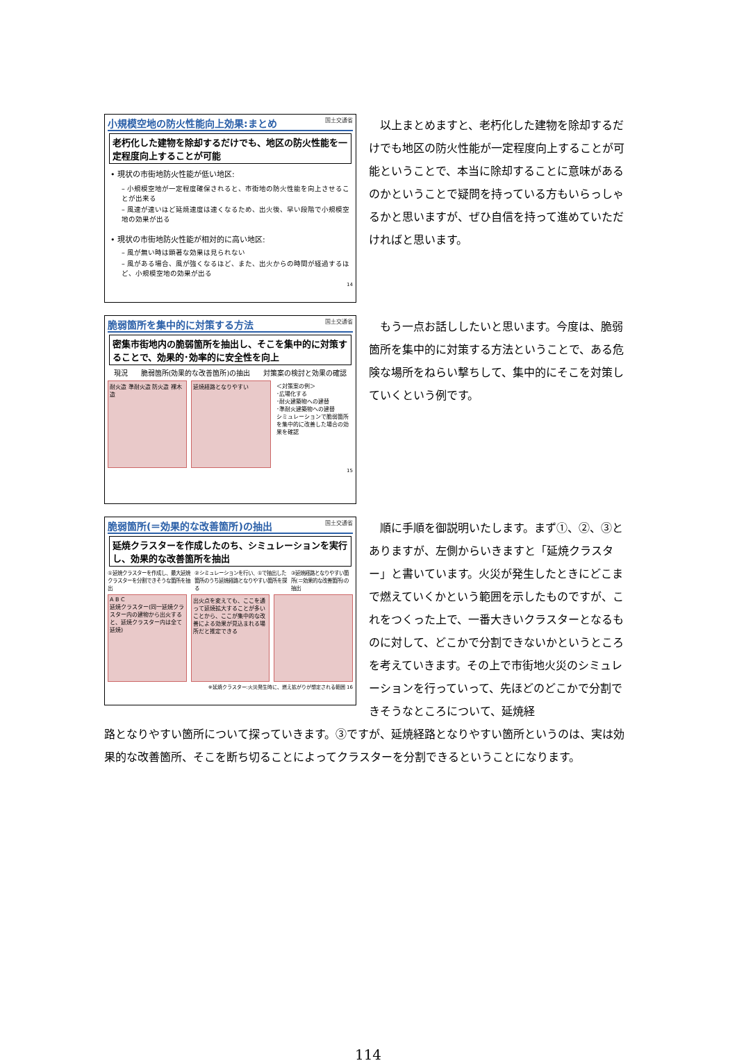小規模空地の防火性能向上効果:まとめ 国土交通省
老朽化した建物を除却するだけでも、地区の防火性能を一定程度向上することが可能
• 現状の市街地防火性能が低い地区:
– 小規模空地が一定程度確保されると、市街地の防火性能を向上させることが出来る
– 風速が速いほど延焼速度は速くなるため、出火後、早い段階で小規模空地の効果が出る
• 現状の市街地防火性能が相対的に高い地区:
– 風が無い時は顕著な効果は見られない
– 風がある場合、風が強くなるほど、また、出火からの時間が経過するほど、小規模空地の効果が出る
14
以上まとめますと、老朽化した建物を除却するだけでも地区の防火性能が一定程度向上することが可能ということで、本当に除却することに意味があるのかということで疑問を持っている方もいらっしゃるかと思いますが、ぜひ自信を持って進めていただければと思います。
脆弱箇所を集中的に対策する方法 国土交通省
密集市街地内の脆弱箇所を抽出し、そこを集中的に対策することで、効果的･効率的に安全性を向上
現況 脆弱箇所(効果的な改善箇所)の抽出 対策案の検討と効果の確認
耐火造 準耐火造 防火造 裸木造 延焼経路となりやすい ＜対策案の例＞
･広場化する
･耐火建築物への建替
･準耐火建築物への建替
シミュレーションで脆弱箇所を集中的に改善した場合の効果を確認
15
もう一点お話ししたいと思います。今度は、脆弱箇所を集中的に対策する方法ということで、ある危険な場所をねらい撃ちして、集中的にそこを対策していくという例です。
脆弱箇所(＝効果的な改善箇所)の抽出 国土交通省
延焼クラスターを作成したのち、シミュレーションを実行し、効果的な改善箇所を抽出
①延焼クラスターを作成し、最大延焼クラスターを分割できそうな箇所を抽出 ②シミュレーションを行い、①で抽出した箇所のうち延焼経路となりやすい箇所を探る ③延焼経路となりやすい箇所(＝効果的な改善箇所)の抽出
A B C
延焼クラスター(同一延焼クラスター内の建物から出火すると、延焼クラスター内は全て延焼)
出火点を変えても、ここを通って延焼拡大することが多いことから、ここが集中的な改善による効果が見込まれる場所だと推定できる
※延焼クラスター:火災発生時に、燃え拡がりが想定される範囲 16
順に手順を御説明いたします。まず①、②、③とありますが、左側からいきますと「延焼クラスター」と書いています。火災が発生したときにどこまで燃えていくかという範囲を示したものですが、これをつくった上で、一番大きいクラスターとなるものに対して、どこかで分割できないかというところを考えていきます。その上で市街地火災のシミュレーションを行っていって、先ほどのどこかで分割できそうなところについて、延焼経
路となりやすい箇所について探っていきます。③ですが、延焼経路となりやすい箇所というのは、実は効果的な改善箇所、そこを断ち切ることによってクラスターを分割できるということになります。
114